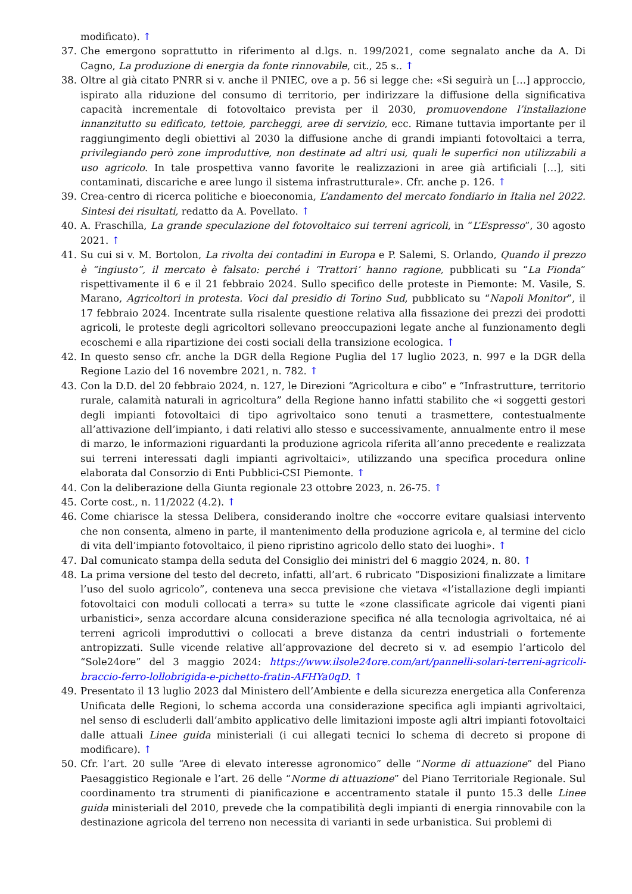modificato). ↑
37. Che emergono soprattutto in riferimento al d.lgs. n. 199/2021, come segnalato anche da A. Di Cagno, La produzione di energia da fonte rinnovabile, cit., 25 s.. ↑
38. Oltre al già citato PNRR si v. anche il PNIEC, ove a p. 56 si legge che: «Si seguirà un […] approccio, ispirato alla riduzione del consumo di territorio, per indirizzare la diffusione della significativa capacità incrementale di fotovoltaico prevista per il 2030, promuovendone l’installazione innanzitutto su edificato, tettoie, parcheggi, aree di servizio, ecc. Rimane tuttavia importante per il raggiungimento degli obiettivi al 2030 la diffusione anche di grandi impianti fotovoltaici a terra, privilegiando però zone improduttive, non destinate ad altri usi, quali le superfici non utilizzabili a uso agricolo. In tale prospettiva vanno favorite le realizzazioni in aree già artificiali […], siti contaminati, discariche e aree lungo il sistema infrastrutturale». Cfr. anche p. 126. ↑
39. Crea-centro di ricerca politiche e bioeconomia, L’andamento del mercato fondiario in Italia nel 2022. Sintesi dei risultati, redatto da A. Povellato. ↑
40. A. Fraschilla, La grande speculazione del fotovoltaico sui terreni agricoli, in “L’Espresso”, 30 agosto 2021. ↑
41. Su cui si v. M. Bortolon, La rivolta dei contadini in Europa e P. Salemi, S. Orlando, Quando il prezzo è “ingiusto”, il mercato è falsato: perché i ‘Trattori’ hanno ragione, pubblicati su “La Fionda” rispettivamente il 6 e il 21 febbraio 2024. Sullo specifico delle proteste in Piemonte: M. Vasile, S. Marano, Agricoltori in protesta. Voci dal presidio di Torino Sud, pubblicato su “Napoli Monitor”, il 17 febbraio 2024. Incentrate sulla risalente questione relativa alla fissazione dei prezzi dei prodotti agricoli, le proteste degli agricoltori sollevano preoccupazioni legate anche al funzionamento degli ecoschemi e alla ripartizione dei costi sociali della transizione ecologica. ↑
42. In questo senso cfr. anche la DGR della Regione Puglia del 17 luglio 2023, n. 997 e la DGR della Regione Lazio del 16 novembre 2021, n. 782. ↑
43. Con la D.D. del 20 febbraio 2024, n. 127, le Direzioni “Agricoltura e cibo” e “Infrastrutture, territorio rurale, calamità naturali in agricoltura” della Regione hanno infatti stabilito che «i soggetti gestori degli impianti fotovoltaici di tipo agrivoltaico sono tenuti a trasmettere, contestualmente all’attivazione dell’impianto, i dati relativi allo stesso e successivamente, annualmente entro il mese di marzo, le informazioni riguardanti la produzione agricola riferita all’anno precedente e realizzata sui terreni interessati dagli impianti agrivoltaici», utilizzando una specifica procedura online elaborata dal Consorzio di Enti Pubblici-CSI Piemonte. ↑
44. Con la deliberazione della Giunta regionale 23 ottobre 2023, n. 26-75. ↑
45. Corte cost., n. 11/2022 (4.2). ↑
46. Come chiarisce la stessa Delibera, considerando inoltre che «occorre evitare qualsiasi intervento che non consenta, almeno in parte, il mantenimento della produzione agricola e, al termine del ciclo di vita dell’impianto fotovoltaico, il pieno ripristino agricolo dello stato dei luoghi». ↑
47. Dal comunicato stampa della seduta del Consiglio dei ministri del 6 maggio 2024, n. 80. ↑
48. La prima versione del testo del decreto, infatti, all’art. 6 rubricato “Disposizioni finalizzate a limitare l’uso del suolo agricolo”, conteneva una secca previsione che vietava «l’istallazione degli impianti fotovoltaici con moduli collocati a terra» su tutte le «zone classificate agricole dai vigenti piani urbanistici», senza accordare alcuna considerazione specifica né alla tecnologia agrivoltaica, né ai terreni agricoli improduttivi o collocati a breve distanza da centri industriali o fortemente antropizzati. Sulle vicende relative all’approvazione del decreto si v. ad esempio l’articolo del “Sole24ore” del 3 maggio 2024: https://www.ilsole24ore.com/art/pannelli-solari-terreni-agricoli-braccio-ferro-lollobrigida-e-pichetto-fratin-AFHYa0qD. ↑
49. Presentato il 13 luglio 2023 dal Ministero dell’Ambiente e della sicurezza energetica alla Conferenza Unificata delle Regioni, lo schema accorda una considerazione specifica agli impianti agrivoltaici, nel senso di escluderli dall’ambito applicativo delle limitazioni imposte agli altri impianti fotovoltaici dalle attuali Linee guida ministeriali (i cui allegati tecnici lo schema di decreto si propone di modificare). ↑
50. Cfr. l’art. 20 sulle “Aree di elevato interesse agronomico” delle “Norme di attuazione” del Piano Paesaggistico Regionale e l’art. 26 delle “Norme di attuazione” del Piano Territoriale Regionale. Sul coordinamento tra strumenti di pianificazione e accentramento statale il punto 15.3 delle Linee guida ministeriali del 2010, prevede che la compatibilità degli impianti di energia rinnovabile con la destinazione agricola del terreno non necessita di varianti in sede urbanistica. Sui problemi di